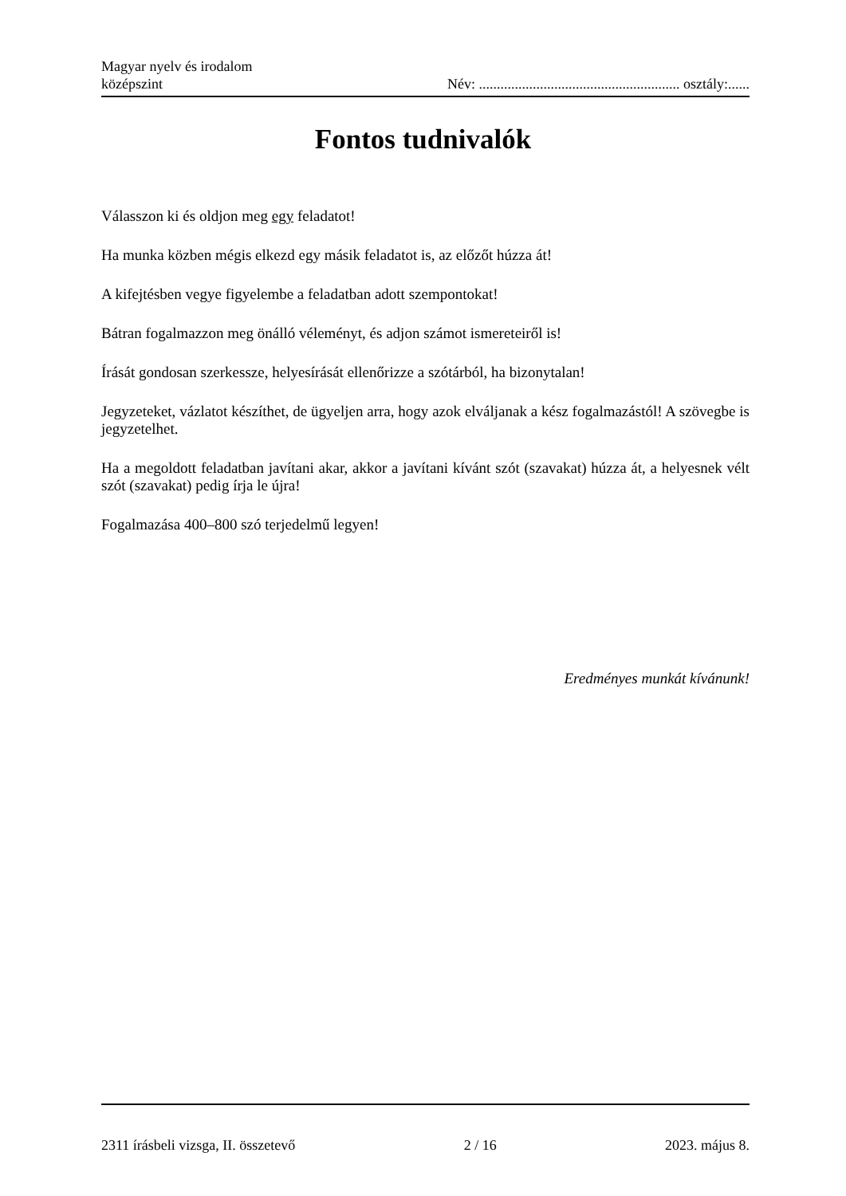Magyar nyelv és irodalom
középszint
Név: ........................................................ osztály:......
Fontos tudnivalók
Válasszon ki és oldjon meg egy feladatot!
Ha munka közben mégis elkezd egy másik feladatot is, az előzőt húzza át!
A kifejtésben vegye figyelembe a feladatban adott szempontokat!
Bátran fogalmazzon meg önálló véleményt, és adjon számot ismereteiről is!
Írását gondosan szerkessze, helyesírását ellenőrizze a szótárból, ha bizonytalan!
Jegyzeteket, vázlatot készíthet, de ügyeljen arra, hogy azok elváljanak a kész fogalmazástól! A szövegbe is jegyzetelhet.
Ha a megoldott feladatban javítani akar, akkor a javítani kívánt szót (szavakat) húzza át, a helyesnek vélt szót (szavakat) pedig írja le újra!
Fogalmazása 400–800 szó terjedelmű legyen!
Eredményes munkát kívánunk!
2311 írásbeli vizsga, II. összetevő 2 / 16 2023. május 8.